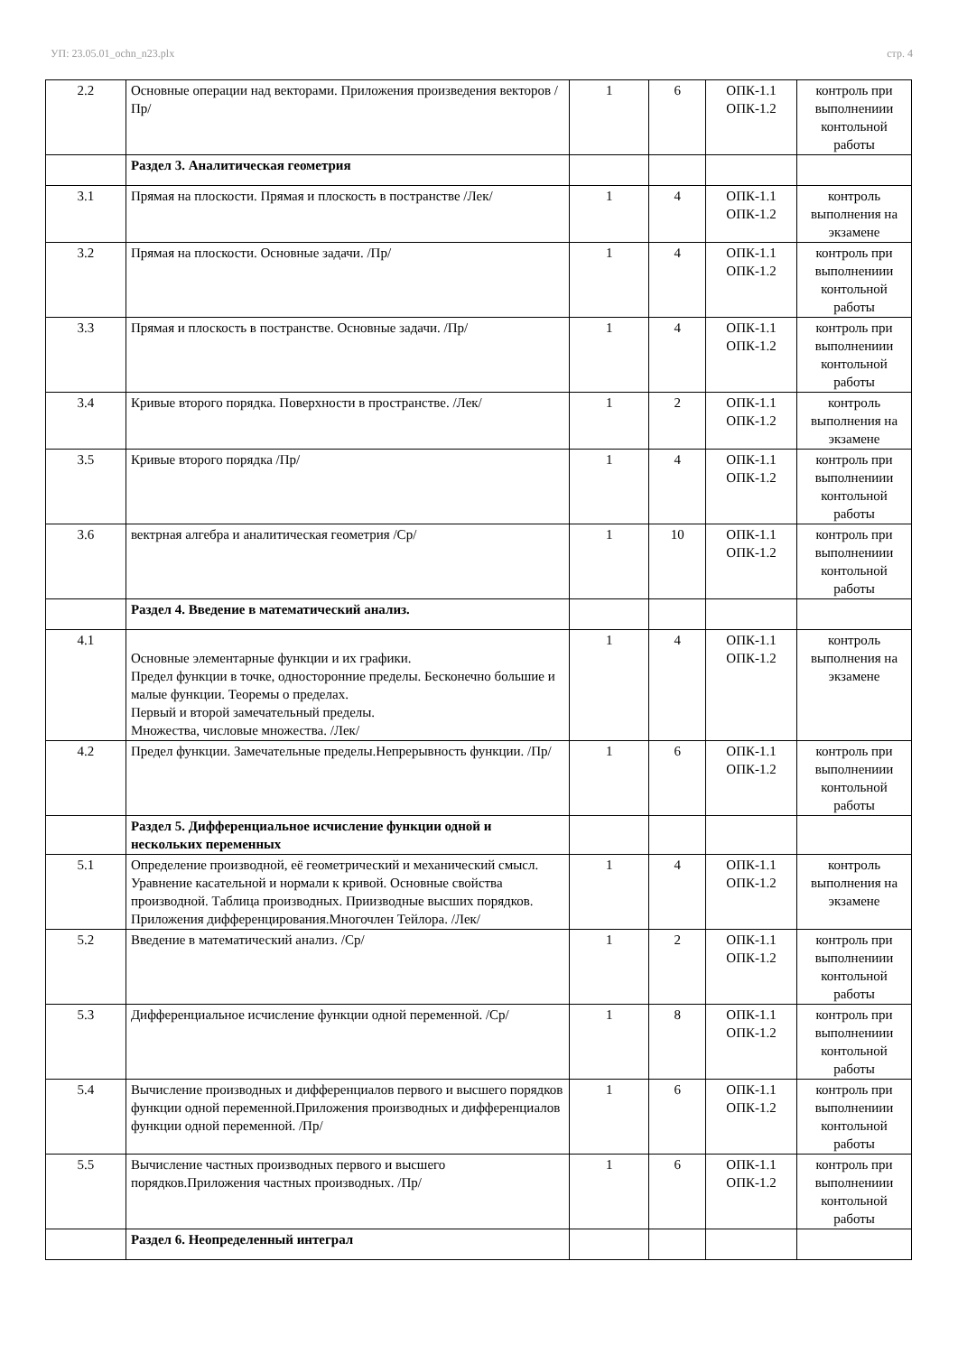УП: 23.05.01_ochn_n23.plx стр. 4
| 2.2 | Основные операции над векторами. Приложения произведения векторов /Пр/ | 1 | 6 | ОПК-1.1 ОПК-1.2 | контроль при выполнениии контольной работы |
| | Раздел 3. Аналитическая геометрия | | | | |
| 3.1 | Прямая на плоскости. Прямая и плоскость в постранстве /Лек/ | 1 | 4 | ОПК-1.1 ОПК-1.2 | контроль выполнения на экзамене |
| 3.2 | Прямая на плоскости. Основные задачи. /Пр/ | 1 | 4 | ОПК-1.1 ОПК-1.2 | контроль при выполнениии контольной работы |
| 3.3 | Прямая и плоскость в постранстве. Основные задачи. /Пр/ | 1 | 4 | ОПК-1.1 ОПК-1.2 | контроль при выполнениии контольной работы |
| 3.4 | Кривые второго порядка. Поверхности в пространстве. /Лек/ | 1 | 2 | ОПК-1.1 ОПК-1.2 | контроль выполнения на экзамене |
| 3.5 | Кривые второго порядка /Пр/ | 1 | 4 | ОПК-1.1 ОПК-1.2 | контроль при выполнениии контольной работы |
| 3.6 | вектрная алгебра и аналитическая геометрия /Ср/ | 1 | 10 | ОПК-1.1 ОПК-1.2 | контроль при выполнениии контольной работы |
| | Раздел 4. Введение в математический анализ. | | | | |
| 4.1 | Основные элементарные функции и их графики. Предел функции в точке, односторонние пределы. Бесконечно большие и малые функции. Теоремы о пределах. Первый и второй замечательный пределы. Множества, числовые множества. /Лек/ | 1 | 4 | ОПК-1.1 ОПК-1.2 | контроль выполнения на экзамене |
| 4.2 | Предел функции. Замечательные пределы.Непрерывность функции. /Пр/ | 1 | 6 | ОПК-1.1 ОПК-1.2 | контроль при выполнениии контольной работы |
| | Раздел 5. Дифференциальное исчисление функции одной и нескольких переменных | | | | |
| 5.1 | Определение производной, её геометрический и механический смысл. Уравнение касательной и нормали к кривой. Основные свойства производной. Таблица производных. Приизводные высших порядков. Приложения дифференцирования.Многочлен Тейлора. /Лек/ | 1 | 4 | ОПК-1.1 ОПК-1.2 | контроль выполнения на экзамене |
| 5.2 | Введение в математический анализ. /Ср/ | 1 | 2 | ОПК-1.1 ОПК-1.2 | контроль при выполнениии контольной работы |
| 5.3 | Дифференциальное исчисление функции одной переменной. /Ср/ | 1 | 8 | ОПК-1.1 ОПК-1.2 | контроль при выполнениии контольной работы |
| 5.4 | Вычисление производных и дифференциалов первого и высшего порядков функции одной переменной.Приложения производных и дифференциалов функции одной переменной. /Пр/ | 1 | 6 | ОПК-1.1 ОПК-1.2 | контроль при выполнениии контольной работы |
| 5.5 | Вычисление частных производных первого и высшего порядков.Приложения частных производных. /Пр/ | 1 | 6 | ОПК-1.1 ОПК-1.2 | контроль при выполнениии контольной работы |
| | Раздел 6. Неопределенный интеграл | | | | |